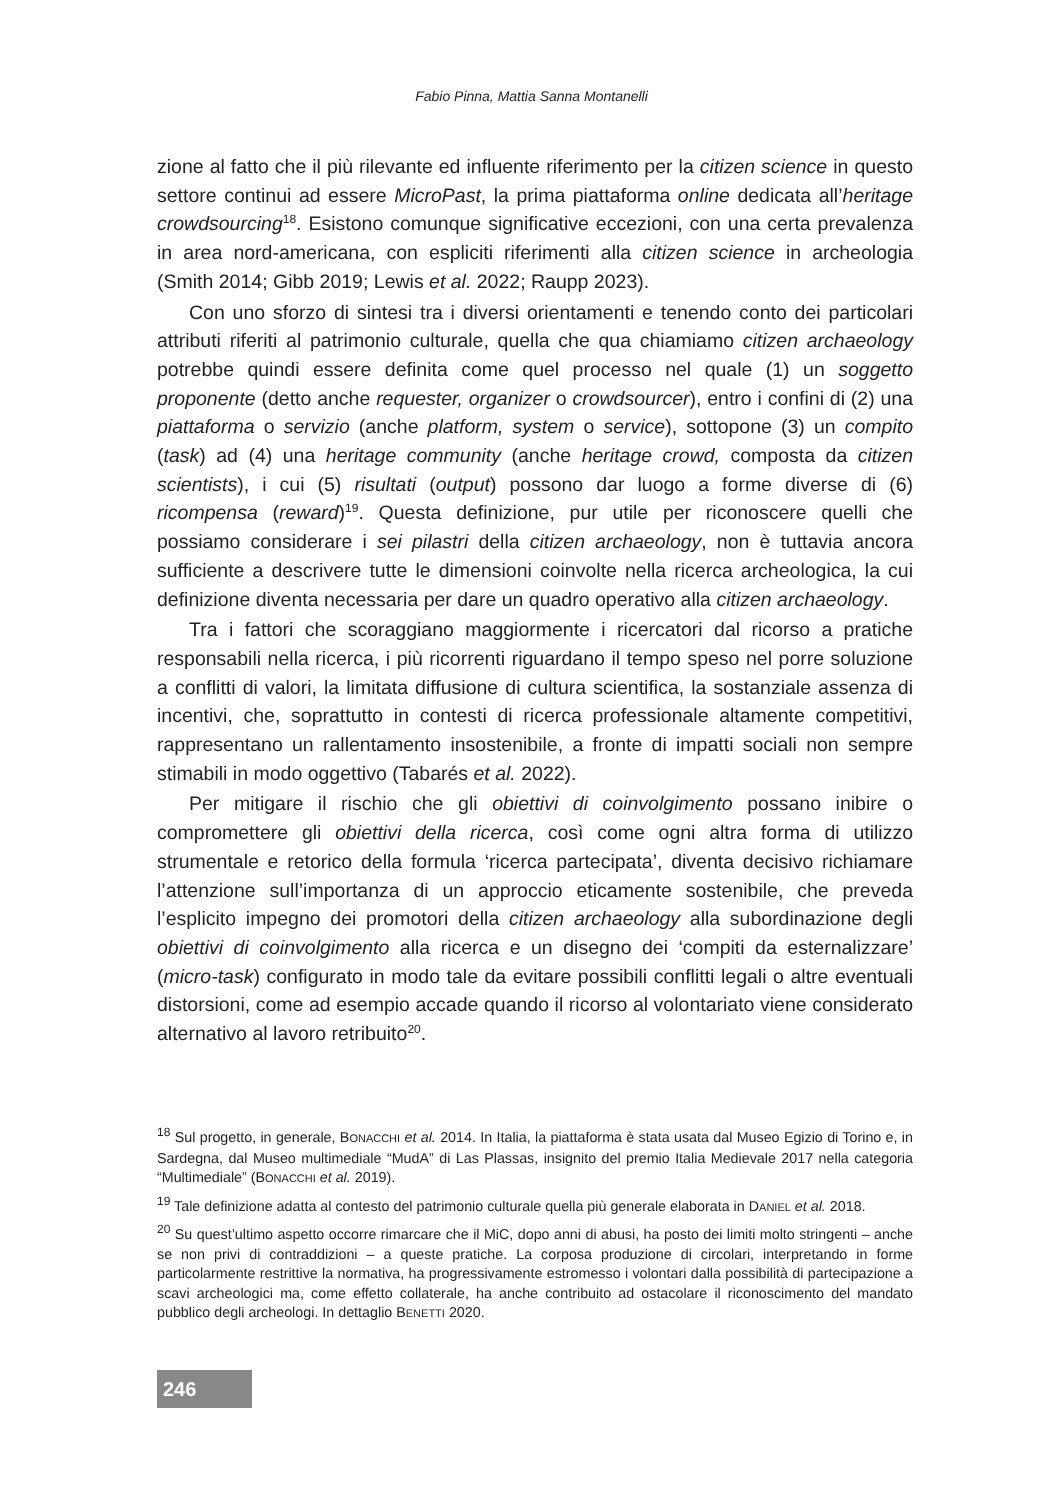Fabio Pinna, Mattia Sanna Montanelli
zione al fatto che il più rilevante ed influente riferimento per la citizen science in questo settore continui ad essere MicroPast, la prima piattaforma online dedicata all’heritage crowdsourcing<sup>18</sup>. Esistono comunque significative eccezioni, con una certa prevalenza in area nord-americana, con espliciti riferimenti alla citizen science in archeologia (Smith 2014; Gibb 2019; Lewis et al. 2022; Raupp 2023).
Con uno sforzo di sintesi tra i diversi orientamenti e tenendo conto dei particolari attributi riferiti al patrimonio culturale, quella che qua chiamiamo citizen archaeology potrebbe quindi essere definita come quel processo nel quale (1) un soggetto proponente (detto anche requester, organizer o crowdsourcer), entro i confini di (2) una piattaforma o servizio (anche platform, system o service), sottopone (3) un compito (task) ad (4) una heritage community (anche heritage crowd, composta da citizen scientists), i cui (5) risultati (output) possono dar luogo a forme diverse di (6) ricompensa (reward)<sup>19</sup>. Questa definizione, pur utile per riconoscere quelli che possiamo considerare i sei pilastri della citizen archaeology, non è tuttavia ancora sufficiente a descrivere tutte le dimensioni coinvolte nella ricerca archeologica, la cui definizione diventa necessaria per dare un quadro operativo alla citizen archaeology.
Tra i fattori che scoraggiano maggiormente i ricercatori dal ricorso a pratiche responsabili nella ricerca, i più ricorrenti riguardano il tempo speso nel porre soluzione a conflitti di valori, la limitata diffusione di cultura scientifica, la sostanziale assenza di incentivi, che, soprattutto in contesti di ricerca professionale altamente competitivi, rappresentano un rallentamento insostenibile, a fronte di impatti sociali non sempre stimabili in modo oggettivo (Tabarés et al. 2022).
Per mitigare il rischio che gli obiettivi di coinvolgimento possano inibire o compromettere gli obiettivi della ricerca, così come ogni altra forma di utilizzo strumentale e retorico della formula ‘ricerca partecipata’, diventa decisivo richiamare l’attenzione sull’importanza di un approccio eticamente sostenibile, che preveda l’esplicito impegno dei promotori della citizen archaeology alla subordinazione degli obiettivi di coinvolgimento alla ricerca e un disegno dei ‘compiti da esternalizzare’ (micro-task) configurato in modo tale da evitare possibili conflitti legali o altre eventuali distorsioni, come ad esempio accade quando il ricorso al volontariato viene considerato alternativo al lavoro retribuito<sup>20</sup>.
<sup>18</sup> Sul progetto, in generale, BONACCHI et al. 2014. In Italia, la piattaforma è stata usata dal Museo Egizio di Torino e, in Sardegna, dal Museo multimediale “MudA” di Las Plassas, insignito del premio Italia Medievale 2017 nella categoria “Multimediale” (BONACCHI et al. 2019).
<sup>19</sup> Tale definizione adatta al contesto del patrimonio culturale quella più generale elaborata in DANIEL et al. 2018.
<sup>20</sup> Su quest’ultimo aspetto occorre rimarcare che il MiC, dopo anni di abusi, ha posto dei limiti molto stringenti – anche se non privi di contraddizioni – a queste pratiche. La corposa produzione di circolari, interpretando in forme particolarmente restrittive la normativa, ha progressivamente estromesso i volontari dalla possibilità di partecipazione a scavi archeologici ma, come effetto collaterale, ha anche contribuito ad ostacolare il riconoscimento del mandato pubblico degli archeologi. In dettaglio BENETTI 2020.
246